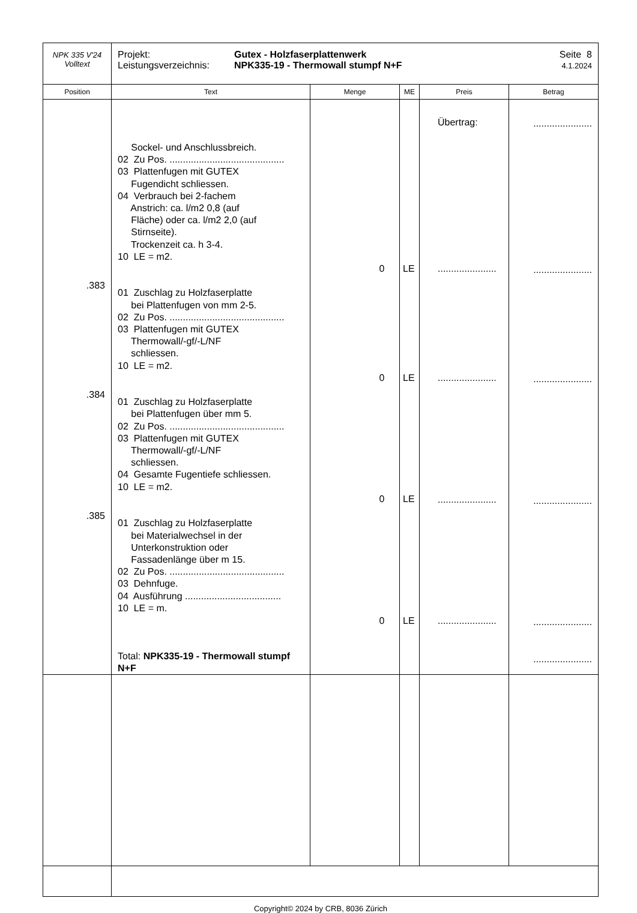| NPK 335 V'24 Volltext | Projekt: Leistungsverzeichnis: Gutex - Holzfaserplattenwerk NPK335-19 - Thermowall stumpf N+F Seite 8 4.1.2024 | | | | |
| Position | Text | Menge | ME | Preis | Betrag |
| .383 .384 .385 | Sockel- und Anschlussbreich. 02 Zu Pos. ........................................... 03 Plattenfugen mit GUTEX Fugendicht schliessen. 04 Verbrauch bei 2-fachem Anstrich: ca. l/m2 0,8 (auf Fläche) oder ca. l/m2 2,0 (auf Stirnseite). Trockenzeit ca. h 3-4. 10 LE = m2. 01 Zuschlag zu Holzfaserplatte bei Plattenfugen von mm 2-5. 02 Zu Pos. ........................................... 03 Plattenfugen mit GUTEX Thermowall/-gf/-L/NF schliessen. 10 LE = m2. 01 Zuschlag zu Holzfaserplatte bei Plattenfugen über mm 5. 02 Zu Pos. ........................................... 03 Plattenfugen mit GUTEX Thermowall/-gf/-L/NF schliessen. 04 Gesamte Fugentiefe schliessen. 10 LE = m2. 01 Zuschlag zu Holzfaserplatte bei Materialwechsel in der Unterkonstruktion oder Fassadenlänge über m 15. 02 Zu Pos. ........................................... 03 Dehnfuge. 04 Ausführung .................................... 10 LE = m. Total: NPK335-19 - Thermowall stumpf N+F | 0 0 0 0 | LE LE LE LE | Übertrag: ...................... ...................... ...................... ...................... | ...................... ...................... ...................... ...................... ...................... ...................... |
Copyright© 2024 by CRB, 8036 Zürich